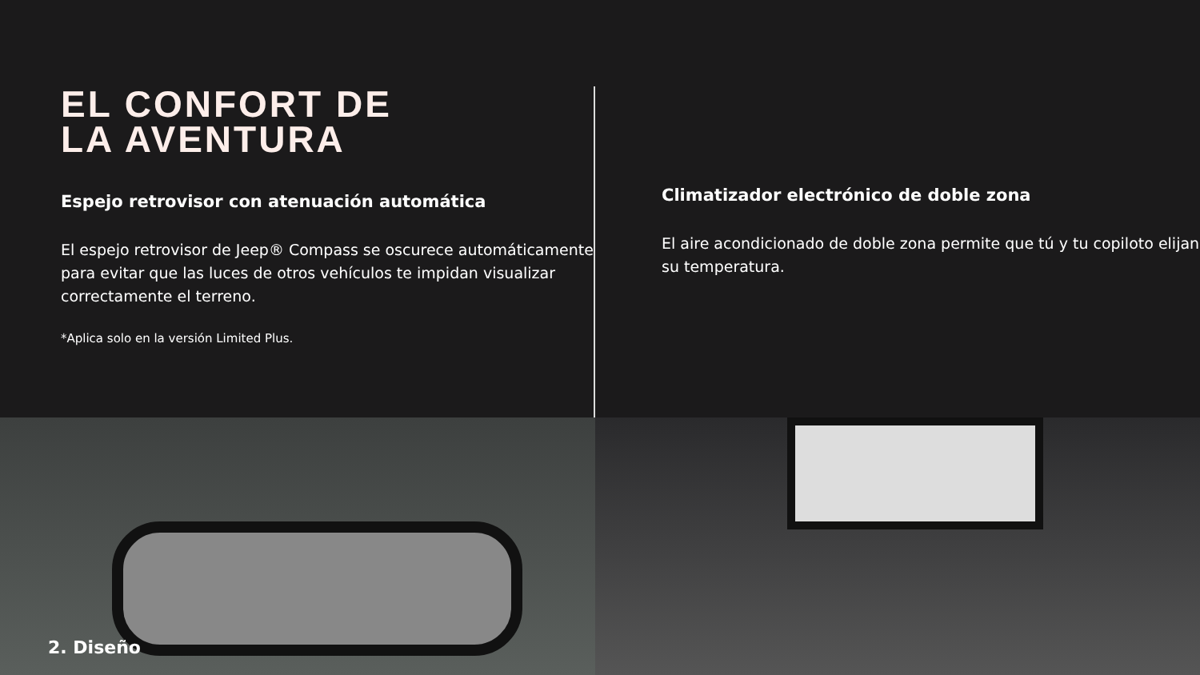EL CONFORT DE
LA AVENTURA
Espejo retrovisor con atenuación automática
El espejo retrovisor de Jeep® Compass se oscurece automáticamente para evitar que las luces de otros vehículos te impidan visualizar correctamente el terreno.
*Aplica solo en la versión Limited Plus.
Climatizador electrónico de doble zona
El aire acondicionado de doble zona permite que tú y tu copiloto elijan su temperatura.
2. Diseño